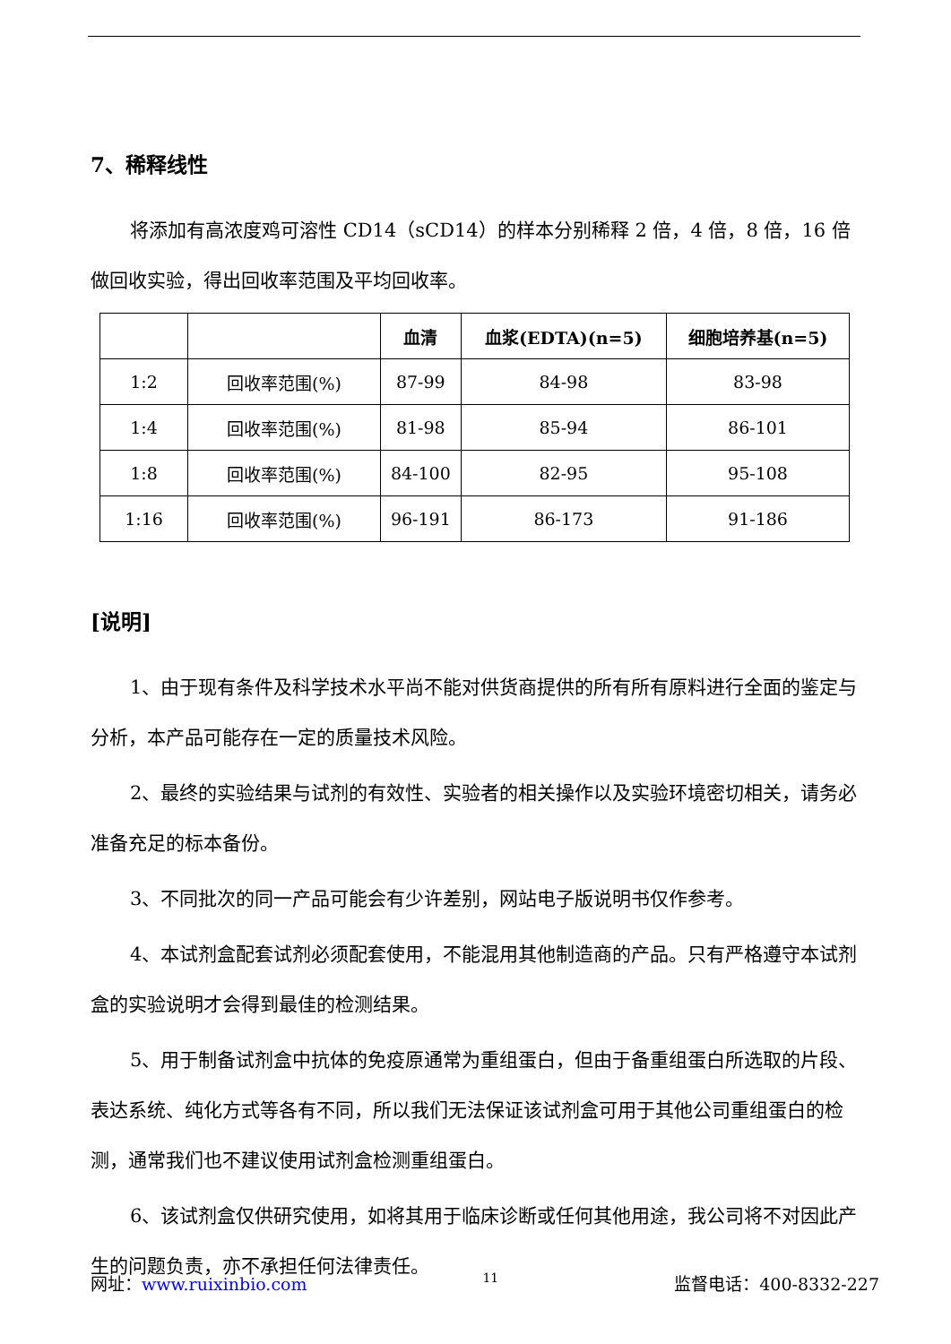7、稀释线性
将添加有高浓度鸡可溶性 CD14（sCD14）的样本分别稀释 2 倍，4 倍，8 倍，16 倍做回收实验，得出回收率范围及平均回收率。
| | | 血清 | 血浆(EDTA)(n=5) | 细胞培养基(n=5) |
| --- | --- | --- | --- | --- |
| 1:2 | 回收率范围(%) | 87-99 | 84-98 | 83-98 |
| 1:4 | 回收率范围(%) | 81-98 | 85-94 | 86-101 |
| 1:8 | 回收率范围(%) | 84-100 | 82-95 | 95-108 |
| 1:16 | 回收率范围(%) | 96-191 | 86-173 | 91-186 |
[说明]
1、由于现有条件及科学技术水平尚不能对供货商提供的所有所有原料进行全面的鉴定与分析，本产品可能存在一定的质量技术风险。
2、最终的实验结果与试剂的有效性、实验者的相关操作以及实验环境密切相关，请务必准备充足的标本备份。
3、不同批次的同一产品可能会有少许差别，网站电子版说明书仅作参考。
4、本试剂盒配套试剂必须配套使用，不能混用其他制造商的产品。只有严格遵守本试剂盒的实验说明才会得到最佳的检测结果。
5、用于制备试剂盒中抗体的免疫原通常为重组蛋白，但由于备重组蛋白所选取的片段、表达系统、纯化方式等各有不同，所以我们无法保证该试剂盒可用于其他公司重组蛋白的检测，通常我们也不建议使用试剂盒检测重组蛋白。
6、该试剂盒仅供研究使用，如将其用于临床诊断或任何其他用途，我公司将不对因此产生的问题负责，亦不承担任何法律责任。
网址：www.ruixinbio.com 11 监督电话：400-8332-227